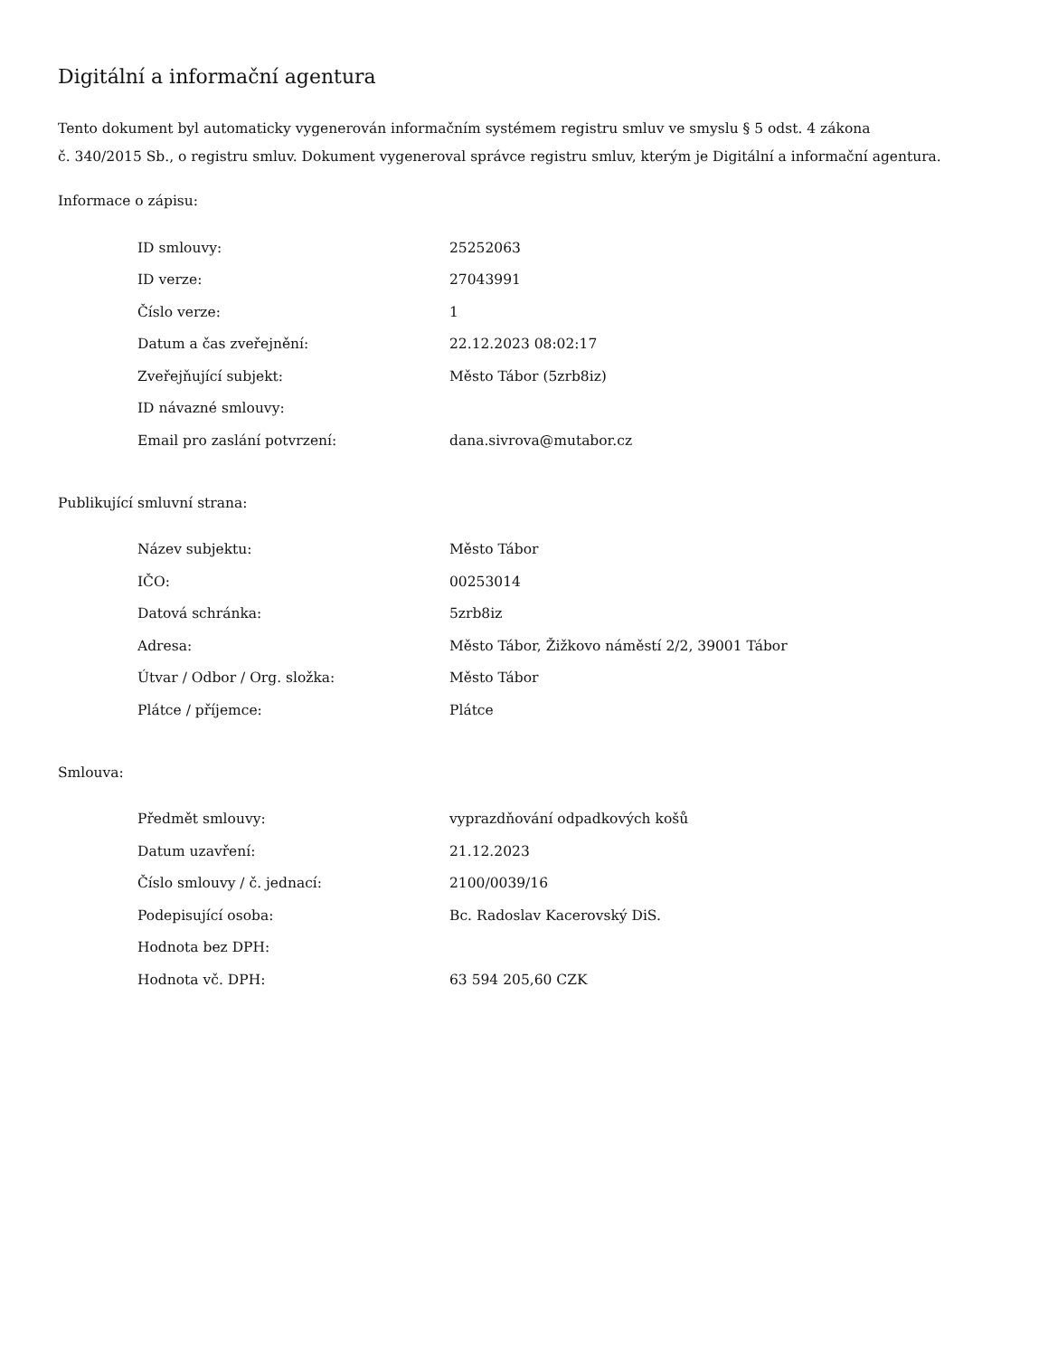Digitální a informační agentura
Tento dokument byl automaticky vygenerován informačním systémem registru smluv ve smyslu § 5 odst. 4 zákona
č. 340/2015 Sb., o registru smluv. Dokument vygeneroval správce registru smluv, kterým je Digitální a informační agentura.
Informace o zápisu:
| ID smlouvy: | 25252063 |
| ID verze: | 27043991 |
| Číslo verze: | 1 |
| Datum a čas zveřejnění: | 22.12.2023 08:02:17 |
| Zveřejňující subjekt: | Město Tábor (5zrb8iz) |
| ID návazné smlouvy: | |
| Email pro zaslání potvrzení: | dana.sivrova@mutabor.cz |
Publikující smluvní strana:
| Název subjektu: | Město Tábor |
| IČO: | 00253014 |
| Datová schránka: | 5zrb8iz |
| Adresa: | Město Tábor, Žižkovo náměstí 2/2, 39001 Tábor |
| Útvar / Odbor / Org. složka: | Město Tábor |
| Plátce / příjemce: | Plátce |
Smlouva:
| Předmět smlouvy: | vyprazdňování odpadkových košů |
| Datum uzavření: | 21.12.2023 |
| Číslo smlouvy / č. jednací: | 2100/0039/16 |
| Podepisující osoba: | Bc. Radoslav Kacerovský DiS. |
| Hodnota bez DPH: | |
| Hodnota vč. DPH: | 63 594 205,60 CZK |